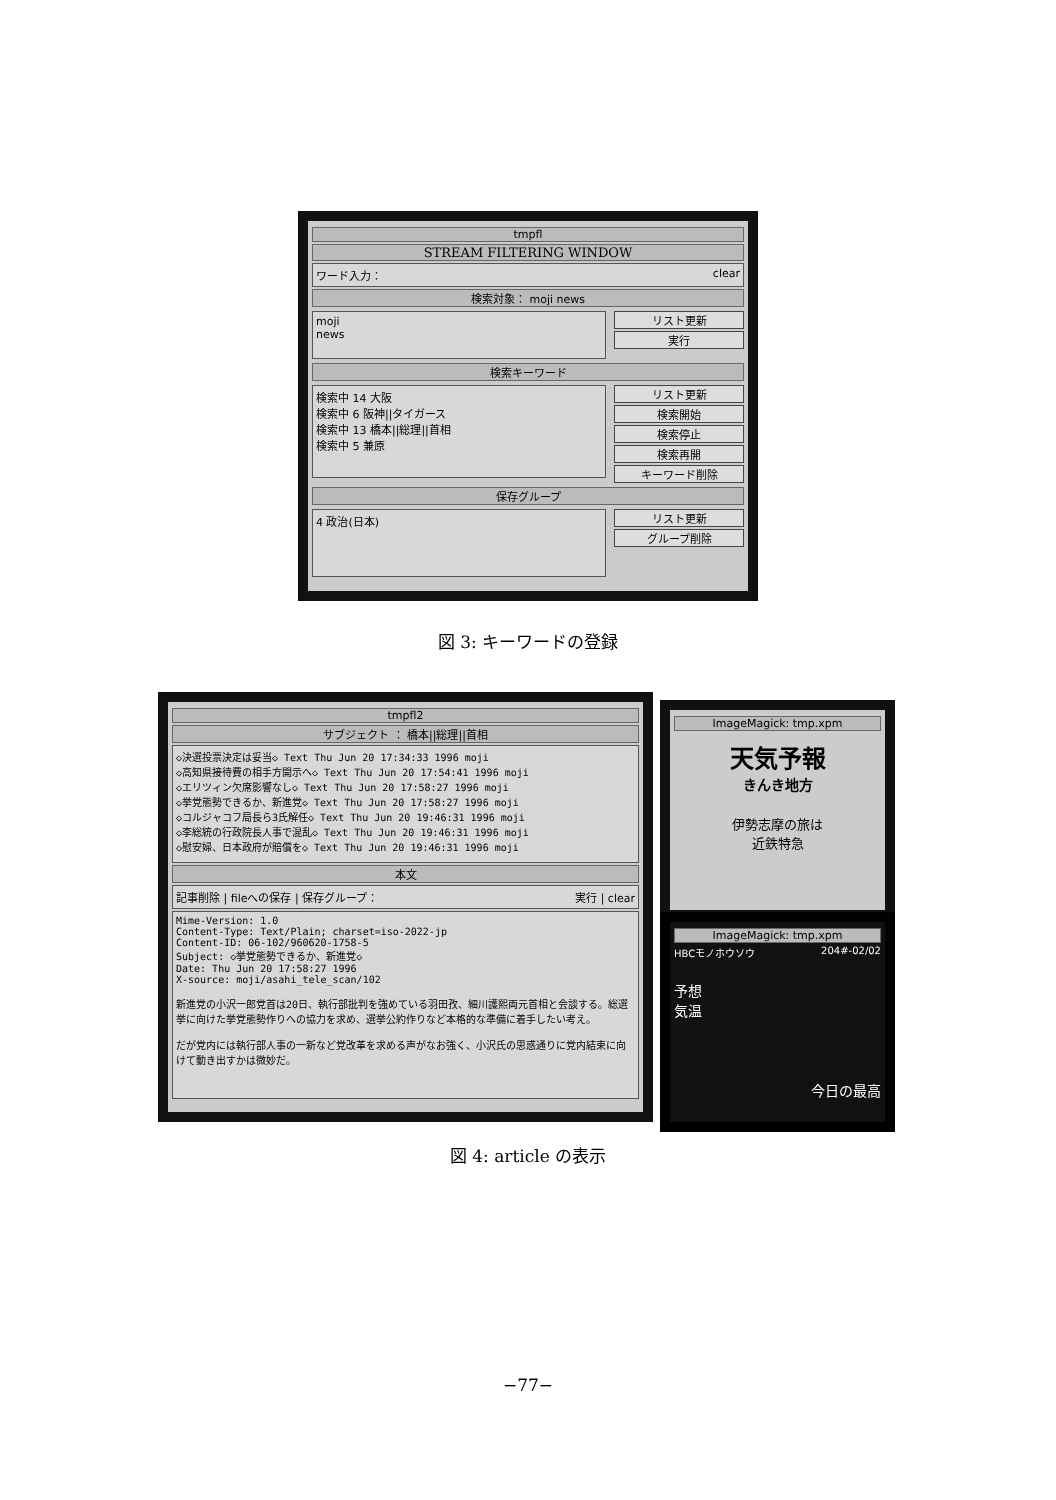tmpfl
STREAM FILTERING WINDOW
ワード入力： clear
検索対象： moji news
moji
news
リスト更新
実行
検索キーワード
検索中 14 大阪
検索中 6 阪神||タイガース
検索中 13 橋本||総理||首相
検索中 5 兼原
リスト更新
検索開始
検索停止
検索再開
キーワード削除
保存グループ
4 政治(日本)
リスト更新
グループ削除
図 3: キーワードの登録
tmpfl2
サブジェクト ： 橋本||総理||首相
◇決選投票決定は妥当◇ Text Thu Jun 20 17:34:33 1996 moji
◇高知県接待費の相手方開示へ◇ Text Thu Jun 20 17:54:41 1996 moji
◇エリツィン欠席影響なし◇ Text Thu Jun 20 17:58:27 1996 moji
◇挙党態勢できるか、新進党◇ Text Thu Jun 20 17:58:27 1996 moji
◇コルジャコフ局長ら3氏解任◇ Text Thu Jun 20 19:46:31 1996 moji
◇李総統の行政院長人事で混乱◇ Text Thu Jun 20 19:46:31 1996 moji
◇慰安婦、日本政府が賠償を◇ Text Thu Jun 20 19:46:31 1996 moji
本文
記事削除 | fileへの保存 | 保存グループ： 実行 | clear
Mime-Version: 1.0
Content-Type: Text/Plain; charset=iso-2022-jp
Content-ID: 06-102/960620-1758-5
Subject: ◇挙党態勢できるか、新進党◇
Date: Thu Jun 20 17:58:27 1996
X-source: moji/asahi_tele_scan/102

新進党の小沢一郎党首は20日、執行部批判を強めている羽田孜、細川護熙両元首相と会談する。総選挙に向けた挙党態勢作りへの協力を求め、選挙公約作りなど本格的な準備に着手したい考え。

だが党内には執行部人事の一新など党改革を求める声がなお強く、小沢氏の思惑通りに党内結束に向けて動き出すかは微妙だ。
ImageMagick: tmp.xpm
天気予報
きんき地方
伊勢志摩の旅は
近鉄特急
ImageMagick: tmp.xpm
HBCモノホウソウ 204#-02/02
予想
気温
今日の最高
図 4: article の表示
−77−